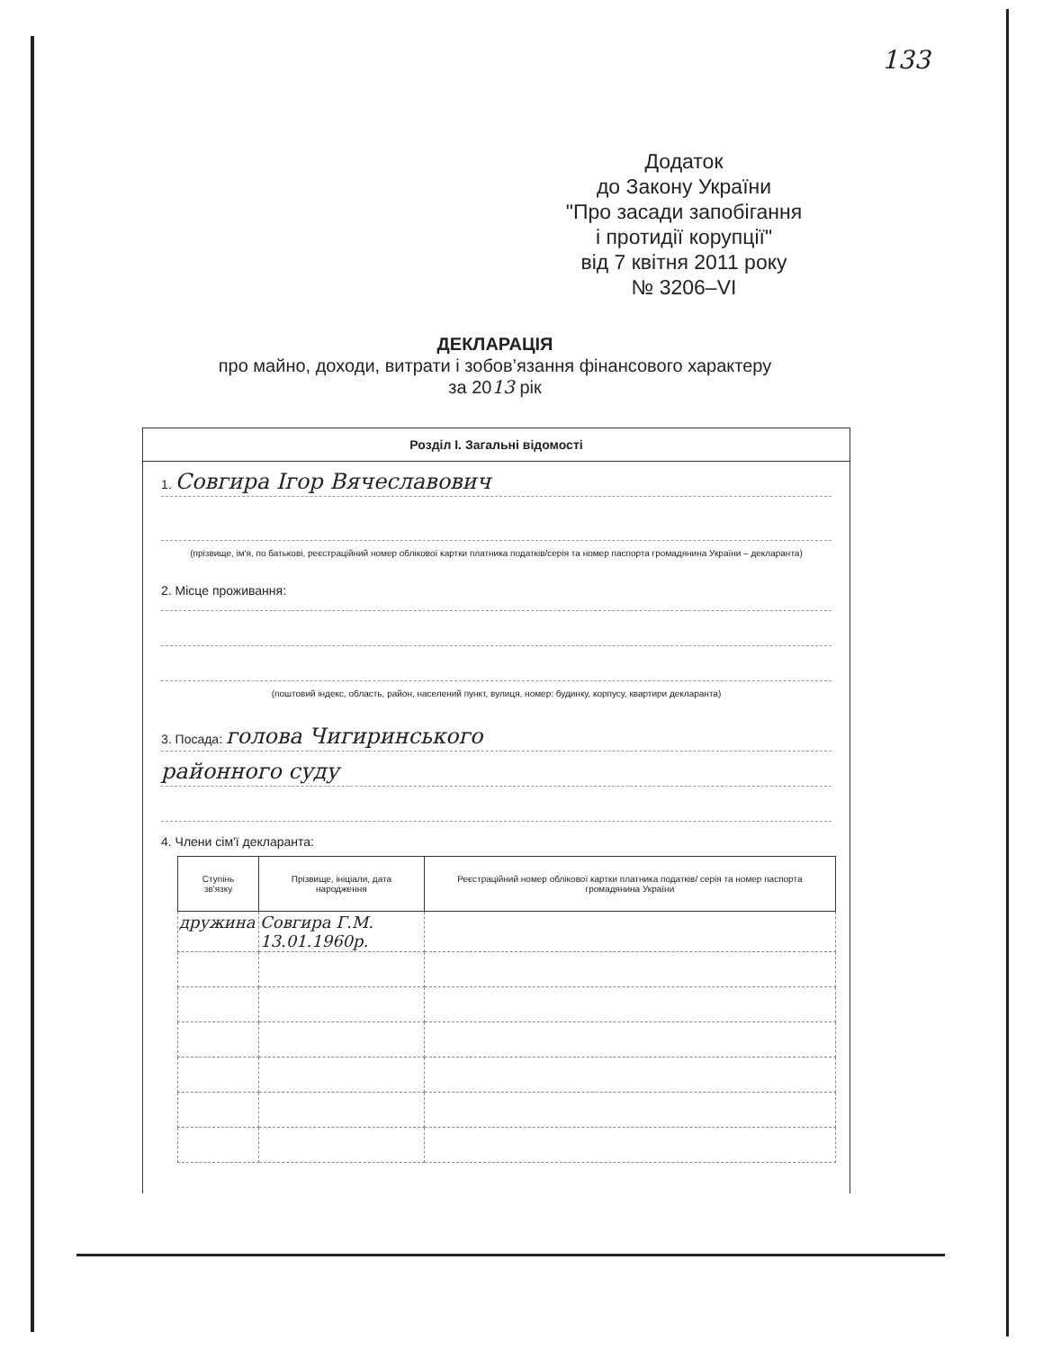133
Додаток
до Закону України
"Про засади запобігання
і протидії корупції"
від 7 квітня 2011 року
№ 3206–VI
ДЕКЛАРАЦІЯ
про майно, доходи, витрати і зобов’язання фінансового характеру
за 2013 рік
Розділ І. Загальні відомості
1. Совгира Ігор Вячеславович
(прізвище, ім'я, по батькові, реєстраційний номер облікової картки платника податків/серія та номер паспорта громадянина України – декларанта)
2. Місце проживання:
(поштовий індекс, область, район, населений пункт, вулиця, номер: будинку, корпусу, квартири декларанта)
3. Посада: голова Чигиринського
районного суду
4. Члени сім'ї декларанта:
| Ступінь зв'язку | Прізвище, ініціали, дата народження | Реєстраційний номер облікової картки платника податків/ серія та номер паспорта громадянина України |
| --- | --- | --- |
| дружина | Совгира Г.М. 13.01.1960р. | |